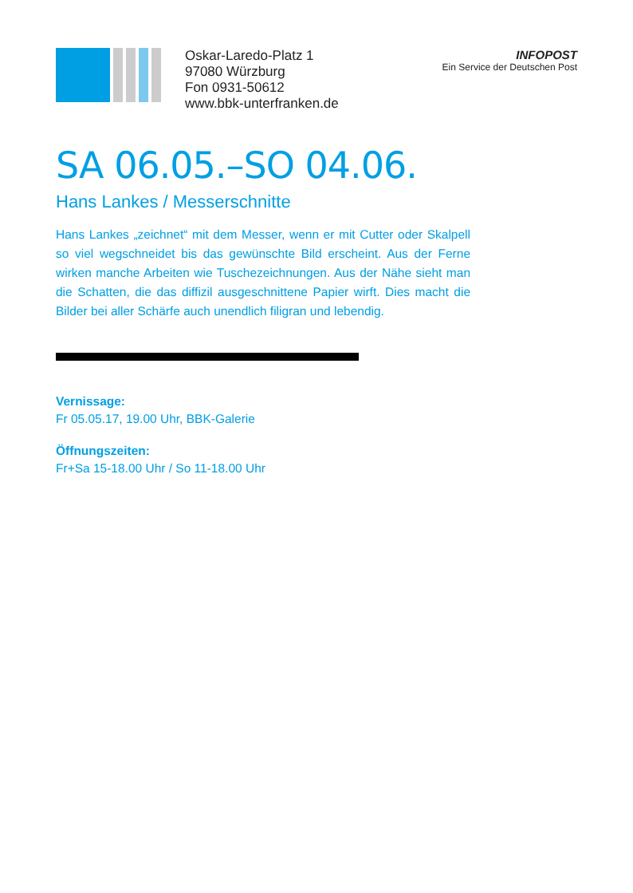Oskar-Laredo-Platz 1
97080 Würzburg
Fon 0931-50612
www.bbk-unterfranken.de
INFOPOST
Ein Service der Deutschen Post
SA 06.05.–SO 04.06.
Hans Lankes / Messerschnitte
Hans Lankes „zeichnet“ mit dem Messer, wenn er mit Cutter oder Skalpell so viel wegschneidet bis das gewünschte Bild erscheint. Aus der Ferne wirken manche Arbeiten wie Tuschezeichnungen. Aus der Nähe sieht man die Schatten, die das diffizil ausgeschnittene Papier wirft. Dies macht die Bilder bei aller Schärfe auch unendlich filigran und lebendig.
Vernissage:
Fr 05.05.17, 19.00 Uhr, BBK-Galerie
Öffnungszeiten:
Fr+Sa 15-18.00 Uhr / So 11-18.00 Uhr